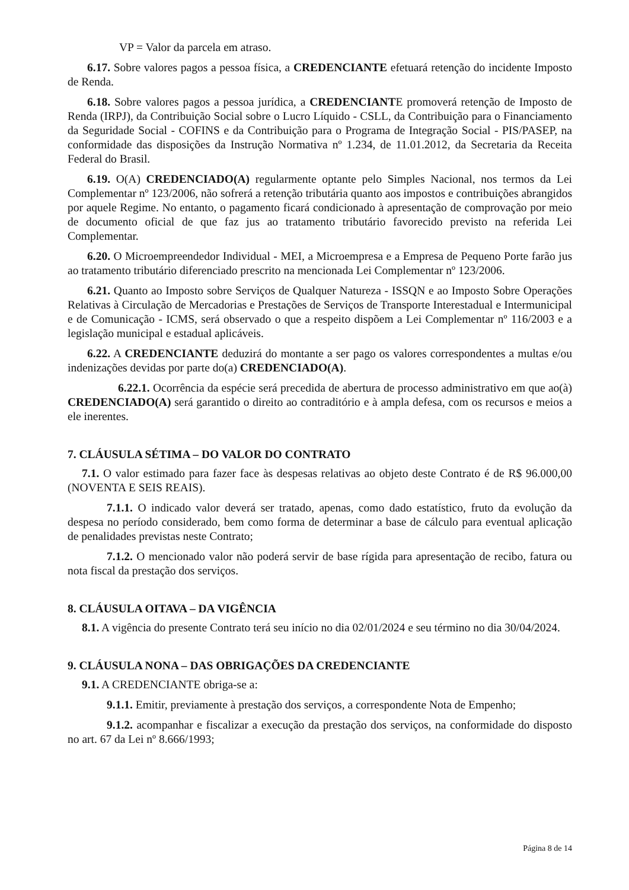VP = Valor da parcela em atraso.
6.17. Sobre valores pagos a pessoa física, a CREDENCIANTE efetuará retenção do incidente Imposto de Renda.
6.18. Sobre valores pagos a pessoa jurídica, a CREDENCIANTE promoverá retenção de Imposto de Renda (IRPJ), da Contribuição Social sobre o Lucro Líquido - CSLL, da Contribuição para o Financiamento da Seguridade Social - COFINS e da Contribuição para o Programa de Integração Social - PIS/PASEP, na conformidade das disposições da Instrução Normativa nº 1.234, de 11.01.2012, da Secretaria da Receita Federal do Brasil.
6.19. O(A) CREDENCIADO(A) regularmente optante pelo Simples Nacional, nos termos da Lei Complementar nº 123/2006, não sofrerá a retenção tributária quanto aos impostos e contribuições abrangidos por aquele Regime. No entanto, o pagamento ficará condicionado à apresentação de comprovação por meio de documento oficial de que faz jus ao tratamento tributário favorecido previsto na referida Lei Complementar.
6.20. O Microempreendedor Individual - MEI, a Microempresa e a Empresa de Pequeno Porte farão jus ao tratamento tributário diferenciado prescrito na mencionada Lei Complementar nº 123/2006.
6.21. Quanto ao Imposto sobre Serviços de Qualquer Natureza - ISSQN e ao Imposto Sobre Operações Relativas à Circulação de Mercadorias e Prestações de Serviços de Transporte Interestadual e Intermunicipal e de Comunicação - ICMS, será observado o que a respeito dispõem a Lei Complementar nº 116/2003 e a legislação municipal e estadual aplicáveis.
6.22. A CREDENCIANTE deduzirá do montante a ser pago os valores correspondentes a multas e/ou indenizações devidas por parte do(a) CREDENCIADO(A).
6.22.1. Ocorrência da espécie será precedida de abertura de processo administrativo em que ao(à) CREDENCIADO(A) será garantido o direito ao contraditório e à ampla defesa, com os recursos e meios a ele inerentes.
7. CLÁUSULA SÉTIMA – DO VALOR DO CONTRATO
7.1. O valor estimado para fazer face às despesas relativas ao objeto deste Contrato é de R$ 96.000,00 (NOVENTA E SEIS REAIS).
7.1.1. O indicado valor deverá ser tratado, apenas, como dado estatístico, fruto da evolução da despesa no período considerado, bem como forma de determinar a base de cálculo para eventual aplicação de penalidades previstas neste Contrato;
7.1.2. O mencionado valor não poderá servir de base rígida para apresentação de recibo, fatura ou nota fiscal da prestação dos serviços.
8. CLÁUSULA OITAVA – DA VIGÊNCIA
8.1. A vigência do presente Contrato terá seu início no dia 02/01/2024 e seu término no dia 30/04/2024.
9. CLÁUSULA NONA – DAS OBRIGAÇÕES DA CREDENCIANTE
9.1. A CREDENCIANTE obriga-se a:
9.1.1. Emitir, previamente à prestação dos serviços, a correspondente Nota de Empenho;
9.1.2. acompanhar e fiscalizar a execução da prestação dos serviços, na conformidade do disposto no art. 67 da Lei nº 8.666/1993;
Página 8 de 14